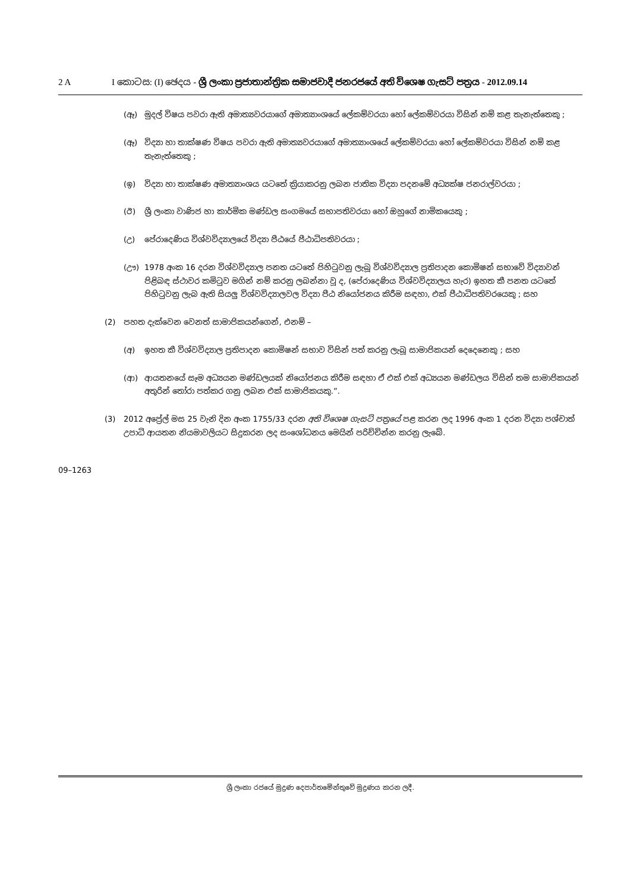2 A I කොටස: (I) ඡෙදය - ශ්‍රී ලංකා ප්‍රජාතාන්ත්‍රික සමාජවාදී ජනරජයේ අති විශෙෂ ගැසට් පත්‍රය - 2012.09.14
(ඈ) මුදල් විෂය පවරා ඇති අමාත්‍යවරයාගේ අමාත්‍යාංශයේ ලේකම්වරයා හෝ ලේකම්වරයා විසින් නම් කළ තැනැත්තෙකු ;
(ඈ) විද්‍යා හා තාක්ෂණ විෂය පවරා ඇති අමාත්‍යවරයාගේ අමාත්‍යාංශයේ ලේකම්වරයා හෝ ලේකම්වරයා විසින් නම් කළ තැනැත්තෙකු ;
(ඉ) විද්‍යා හා තාක්ෂණ අමාත්‍යාංශය යටතේ ක්‍රියාකරනු ලබන ජාතික විද්‍යා පදනමේ අධ්‍යක්ෂ ජනරාල්වරයා ;
(ඊ) ශ්‍රී ලංකා වාණිජ හා කාර්මික මණ්ඩල සංගමයේ සභාපතිවරයා හෝ ඔහුගේ නාමිකයෙකු ;
(උ) පේරාදෙණිය විශ්වවිද්‍යාලයේ විද්‍යා පීඨයේ පීඨාධිපතිවරයා ;
(ඌ) 1978 අංක 16 දරන විශ්වවිද්‍යාල පනත යටතේ පිහිටුවනු ලැබූ විශ්වවිද්‍යාල ප්‍රතිපාදන කොමිෂන් සභාවේ විද්‍යාවන් පිළිබඳ ස්ථාවර කමිටුව මගින් නම් කරනු ලබන්නා වූ ද, (පේරාදෙණිය විශ්වවිද්‍යාලය හැර) ඉහත කී පනත යටතේ පිහිටුවනු ලැබ ඇති සියලු විශ්වවිද්‍යාලවල විද්‍යා පීඨ නියෝජනය කිරීම සඳහා, එක් පීඨාධිපතිවරයෙකු ; සහ
(2) පහත දැක්වෙන වෙනත් සාමාජිකයන්ගෙන්, එනම් –
(අ) ඉහත කී විශ්වවිද්‍යාල ප්‍රතිපාදන කොමිෂන් සභාව විසින් පත් කරනු ලැබූ සාමාජිකයන් දෙදෙනෙකු ; සහ
(ආ) ආයතනයේ සෑම අධ්‍යයන මණ්ඩලයක් නියෝජනය කිරීම සඳහා ඒ එක් එක් අධ්‍යයන මණ්ඩලය විසින් තම සාමාජිකයන් අතුරින් තෝරා පත්කර ගනු ලබන එක් සාමාජිකයකු.”.
(3) 2012 අප්‍රේල් මස 25 වැනි දින අංක 1755/33 දරන අති විශෙෂ ගැසට් පත්‍රයේ පළ කරන ලද 1996 අංක 1 දරන විද්‍යා පශ්චාත් උපාධි ආයතන නියමාවලියට සිදුකරන ලද සංශෝධනය මෙයින් පරිච්චින්න කරනු ලැබේ.
09–1263
ශ්‍රී ලංකා රජයේ මුද්‍රණ දෙපාර්තමේන්තුවේ මුද්‍රණය කරන ලදී.